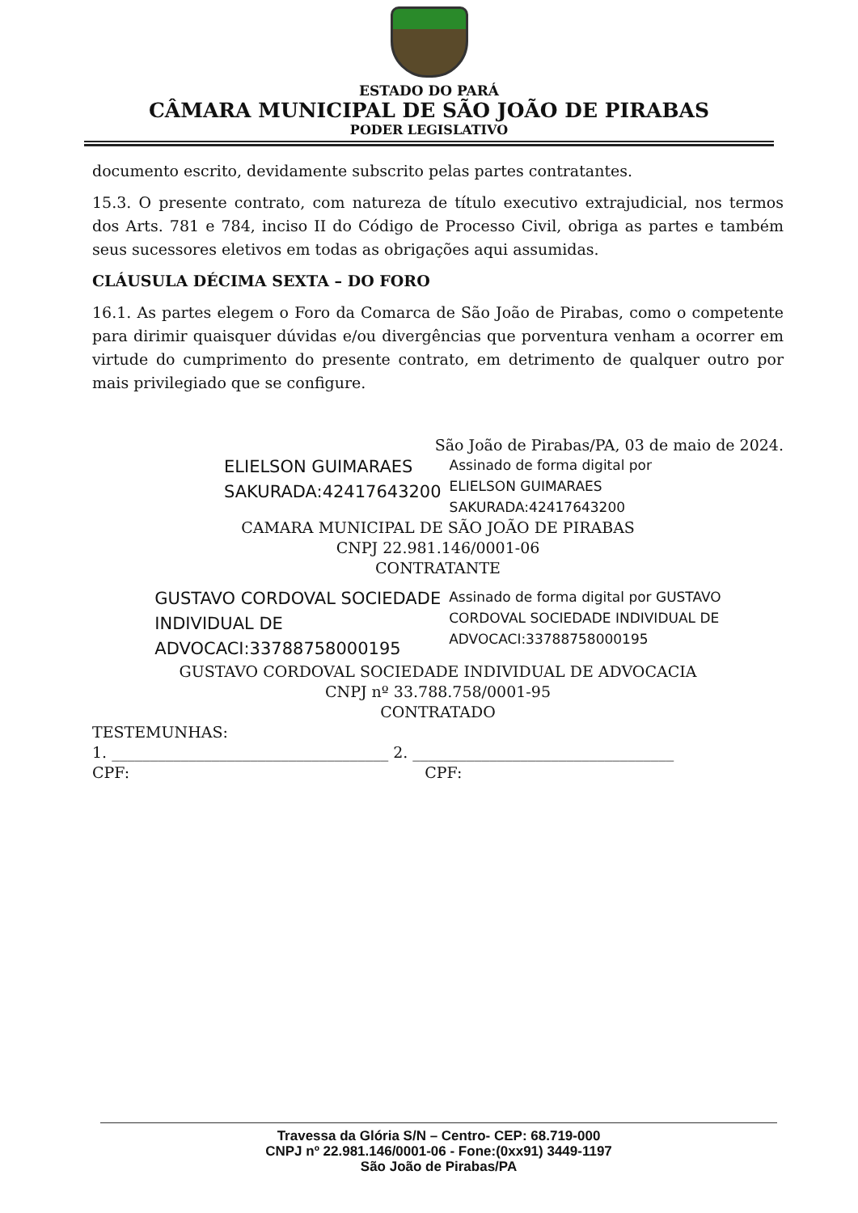ESTADO DO PARÁ
CÂMARA MUNICIPAL DE SÃO JOÃO DE PIRABAS
PODER LEGISLATIVO
documento escrito, devidamente subscrito pelas partes contratantes.
15.3. O presente contrato, com natureza de título executivo extrajudicial, nos termos dos Arts. 781 e 784, inciso II do Código de Processo Civil, obriga as partes e também seus sucessores eletivos em todas as obrigações aqui assumidas.
CLÁUSULA DÉCIMA SEXTA – DO FORO
16.1. As partes elegem o Foro da Comarca de São João de Pirabas, como o competente para dirimir quaisquer dúvidas e/ou divergências que porventura venham a ocorrer em virtude do cumprimento do presente contrato, em detrimento de qualquer outro por mais privilegiado que se configure.
São João de Pirabas/PA, 03 de maio de 2024.
ELIELSON GUIMARAES
SAKURADA:42417643200
Assinado de forma digital por
ELIELSON GUIMARAES
SAKURADA:42417643200
CAMARA MUNICIPAL DE SÃO JOÃO DE PIRABAS
CNPJ 22.981.146/0001-06
CONTRATANTE
GUSTAVO CORDOVAL SOCIEDADE
INDIVIDUAL DE
ADVOCACI:33788758000195
Assinado de forma digital por GUSTAVO
CORDOVAL SOCIEDADE INDIVIDUAL DE
ADVOCACI:33788758000195
GUSTAVO CORDOVAL SOCIEDADE INDIVIDUAL DE ADVOCACIA
CNPJ nº 33.788.758/0001-95
CONTRATADO
TESTEMUNHAS:
1. ____________________________________ 2. __________________________________
CPF: CPF:
Travessa da Glória S/N – Centro- CEP: 68.719-000
CNPJ nº 22.981.146/0001-06 - Fone:(0xx91) 3449-1197
São João de Pirabas/PA